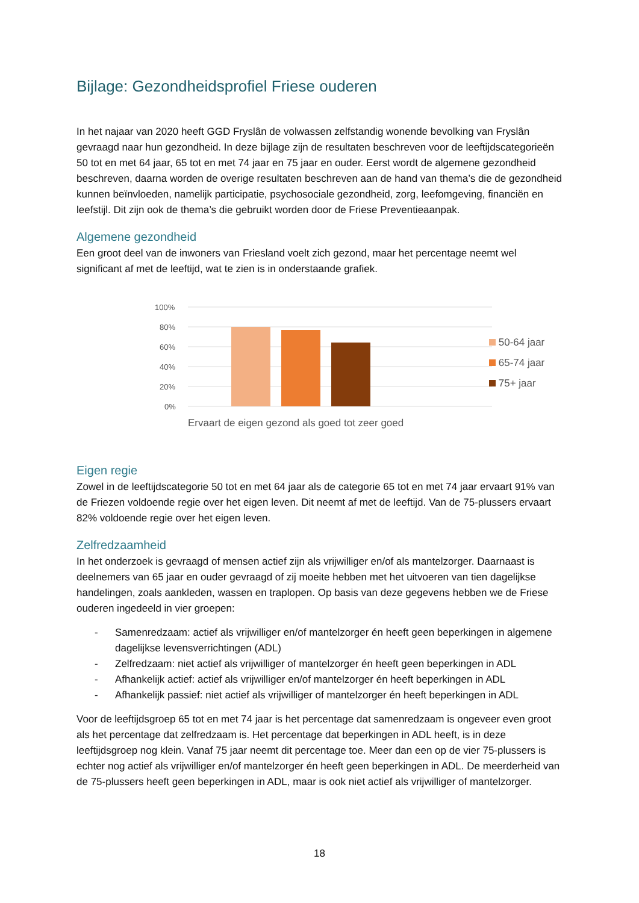Bijlage: Gezondheidsprofiel Friese ouderen
In het najaar van 2020 heeft GGD Fryslân de volwassen zelfstandig wonende bevolking van Fryslân gevraagd naar hun gezondheid. In deze bijlage zijn de resultaten beschreven voor de leeftijdscategorieën 50 tot en met 64 jaar, 65 tot en met 74 jaar en 75 jaar en ouder. Eerst wordt de algemene gezondheid beschreven, daarna worden de overige resultaten beschreven aan de hand van thema’s die de gezondheid kunnen beïnvloeden, namelijk participatie, psychosociale gezondheid, zorg, leefomgeving, financiën en leefstijl. Dit zijn ook de thema’s die gebruikt worden door de Friese Preventieaanpak.
Algemene gezondheid
Een groot deel van de inwoners van Friesland voelt zich gezond, maar het percentage neemt wel significant af met de leeftijd, wat te zien is in onderstaande grafiek.
100%
80%
60%
40%
20%
0%
Ervaart de eigen gezond als goed tot zeer goed
50-64 jaar
65-74 jaar
75+ jaar
Eigen regie
Zowel in de leeftijdscategorie 50 tot en met 64 jaar als de categorie 65 tot en met 74 jaar ervaart 91% van de Friezen voldoende regie over het eigen leven. Dit neemt af met de leeftijd. Van de 75-plussers ervaart 82% voldoende regie over het eigen leven.
Zelfredzaamheid
In het onderzoek is gevraagd of mensen actief zijn als vrijwilliger en/of als mantelzorger. Daarnaast is deelnemers van 65 jaar en ouder gevraagd of zij moeite hebben met het uitvoeren van tien dagelijkse handelingen, zoals aankleden, wassen en traplopen. Op basis van deze gegevens hebben we de Friese ouderen ingedeeld in vier groepen:
- Samenredzaam: actief als vrijwilliger en/of mantelzorger én heeft geen beperkingen in algemene dagelijkse levensverrichtingen (ADL)
- Zelfredzaam: niet actief als vrijwilliger of mantelzorger én heeft geen beperkingen in ADL
- Afhankelijk actief: actief als vrijwilliger en/of mantelzorger én heeft beperkingen in ADL
- Afhankelijk passief: niet actief als vrijwilliger of mantelzorger én heeft beperkingen in ADL
Voor de leeftijdsgroep 65 tot en met 74 jaar is het percentage dat samenredzaam is ongeveer even groot als het percentage dat zelfredzaam is. Het percentage dat beperkingen in ADL heeft, is in deze leeftijdsgroep nog klein. Vanaf 75 jaar neemt dit percentage toe. Meer dan een op de vier 75-plussers is echter nog actief als vrijwilliger en/of mantelzorger én heeft geen beperkingen in ADL. De meerderheid van de 75-plussers heeft geen beperkingen in ADL, maar is ook niet actief als vrijwilliger of mantelzorger.
18